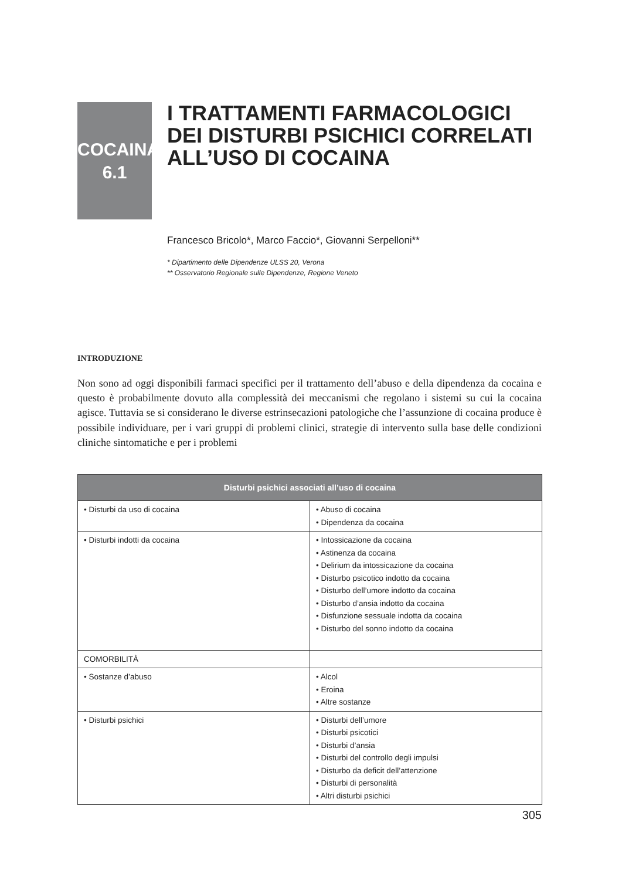COCAINA
6.1
I TRATTAMENTI FARMACOLOGICI
DEI DISTURBI PSICHICI CORRELATI
ALL’USO DI COCAINA
Francesco Bricolo*, Marco Faccio*, Giovanni Serpelloni**
* Dipartimento delle Dipendenze ULSS 20, Verona
** Osservatorio Regionale sulle Dipendenze, Regione Veneto
INTRODUZIONE
Non sono ad oggi disponibili farmaci specifici per il trattamento dell’abuso e della dipendenza da cocaina e questo è probabilmente dovuto alla complessità dei meccanismi che regolano i sistemi su cui la cocaina agisce. Tuttavia se si considerano le diverse estrinsecazioni patologiche che l’assunzione di cocaina produce è possibile individuare, per i vari gruppi di problemi clinici, strategie di intervento sulla base delle condizioni cliniche sintomatiche e per i problemi
| Disturbi psichici associati all’uso di cocaina | |
| --- | --- |
| • Disturbi da uso di cocaina | • Abuso di cocaina • Dipendenza da cocaina |
| • Disturbi indotti da cocaina | • Intossicazione da cocaina • Astinenza da cocaina • Delirium da intossicazione da cocaina • Disturbo psicotico indotto da cocaina • Disturbo dell’umore indotto da cocaina • Disturbo d’ansia indotto da cocaina • Disfunzione sessuale indotta da cocaina • Disturbo del sonno indotto da cocaina |
| COMORBILITÀ | |
| • Sostanze d’abuso | • Alcol • Eroina • Altre sostanze |
| • Disturbi psichici | • Disturbi dell’umore • Disturbi psicotici • Disturbi d’ansia • Disturbi del controllo degli impulsi • Disturbo da deficit dell’attenzione • Disturbi di personalità • Altri disturbi psichici |
305